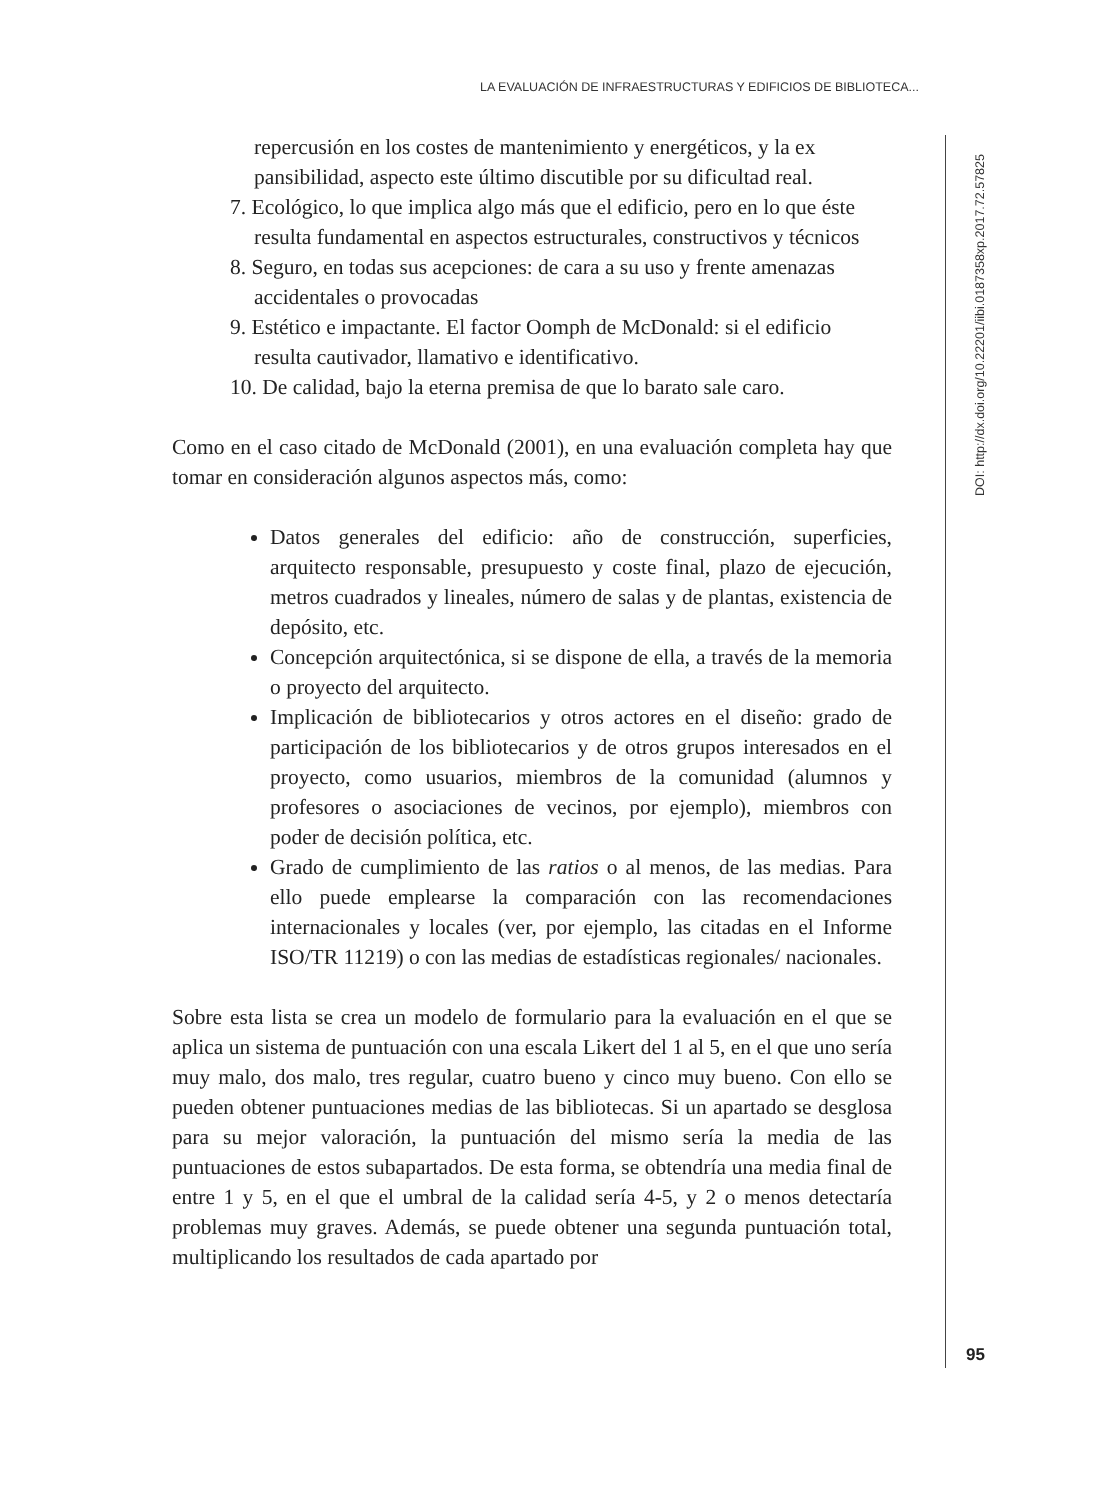LA EVALUACIÓN DE INFRAESTRUCTURAS Y EDIFICIOS DE BIBLIOTECA...
DOI: http://dx.doi.org/10.22201/iibi.0187358xp.2017.72.57825
repercusión en los costes de mantenimiento y energéticos, y la ex pansibilidad, aspecto este último discutible por su dificultad real.
7. Ecológico, lo que implica algo más que el edificio, pero en lo que éste resulta fundamental en aspectos estructurales, constructivos y técnicos
8. Seguro, en todas sus acepciones: de cara a su uso y frente amenazas accidentales o provocadas
9. Estético e impactante. El factor Oomph de McDonald: si el edificio resulta cautivador, llamativo e identificativo.
10. De calidad, bajo la eterna premisa de que lo barato sale caro.
Como en el caso citado de McDonald (2001), en una evaluación completa hay que tomar en consideración algunos aspectos más, como:
Datos generales del edificio: año de construcción, superficies, arquitecto responsable, presupuesto y coste final, plazo de ejecución, metros cuadrados y lineales, número de salas y de plantas, existencia de depósito, etc.
Concepción arquitectónica, si se dispone de ella, a través de la memoria o proyecto del arquitecto.
Implicación de bibliotecarios y otros actores en el diseño: grado de participación de los bibliotecarios y de otros grupos interesados en el proyecto, como usuarios, miembros de la comunidad (alumnos y profesores o asociaciones de vecinos, por ejemplo), miembros con poder de decisión política, etc.
Grado de cumplimiento de las ratios o al menos, de las medias. Para ello puede emplearse la comparación con las recomendaciones internacionales y locales (ver, por ejemplo, las citadas en el Informe ISO/TR 11219) o con las medias de estadísticas regionales/ nacionales.
Sobre esta lista se crea un modelo de formulario para la evaluación en el que se aplica un sistema de puntuación con una escala Likert del 1 al 5, en el que uno sería muy malo, dos malo, tres regular, cuatro bueno y cinco muy bueno. Con ello se pueden obtener puntuaciones medias de las bibliotecas. Si un apartado se desglosa para su mejor valoración, la puntuación del mismo sería la media de las puntuaciones de estos subapartados. De esta forma, se obtendría una media final de entre 1 y 5, en el que el umbral de la calidad sería 4-5, y 2 o menos detectaría problemas muy graves. Además, se puede obtener una segunda puntuación total, multiplicando los resultados de cada apartado por
95